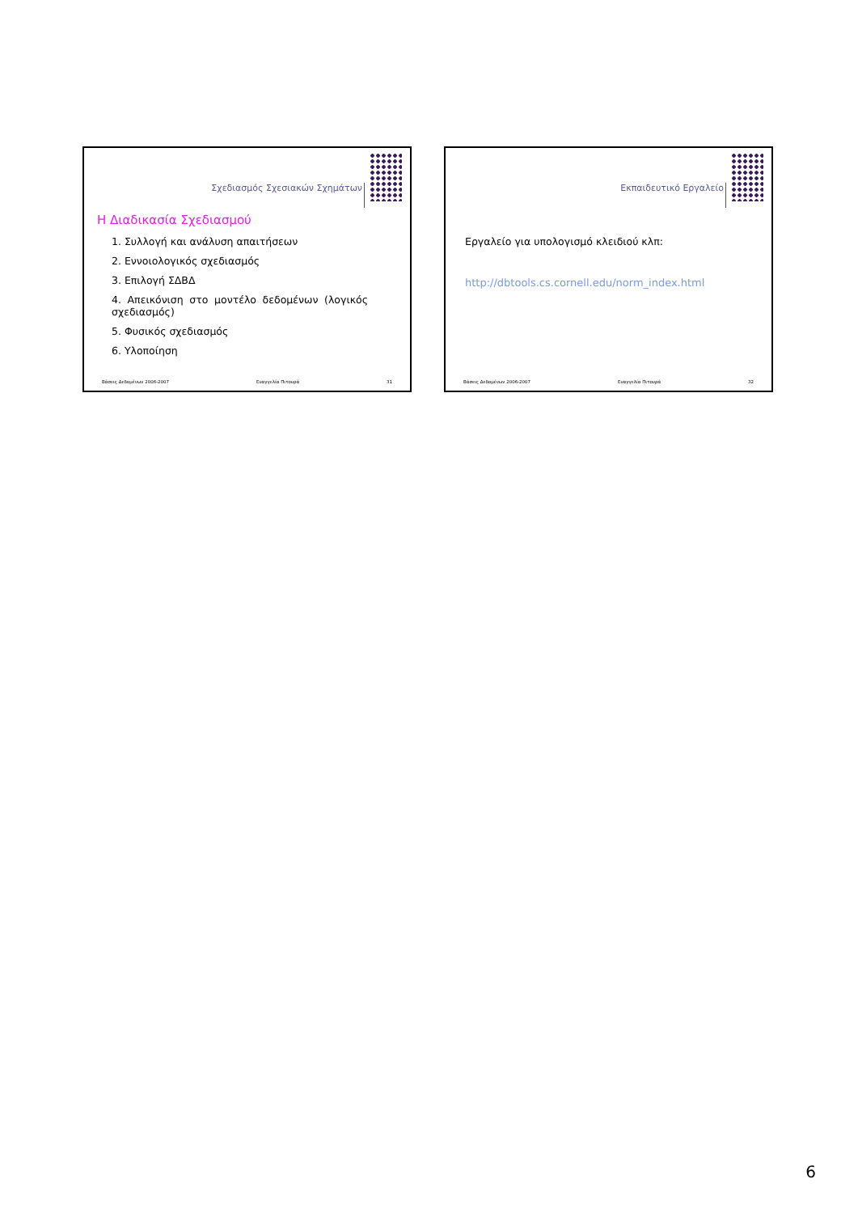Σχεδιασμός Σχεσιακών Σχημάτων
Η Διαδικασία Σχεδιασμού
1. Συλλογή και ανάλυση απαιτήσεων
2. Εννοιολογικός σχεδιασμός
3. Επιλογή ΣΔΒΔ
4. Απεικόνιση στο μοντέλο δεδομένων (λογικός σχεδιασμός)
5. Φυσικός σχεδιασμός
6. Υλοποίηση
Βάσεις Δεδομένων 2006-2007 Ευαγγελία Πιτουρά 31
Εκπαιδευτικό Εργαλείο
Εργαλείο για υπολογισμό κλειδιού κλπ:
http://dbtools.cs.cornell.edu/norm_index.html
Βάσεις Δεδομένων 2006-2007 Ευαγγελία Πιτουρά 32
6